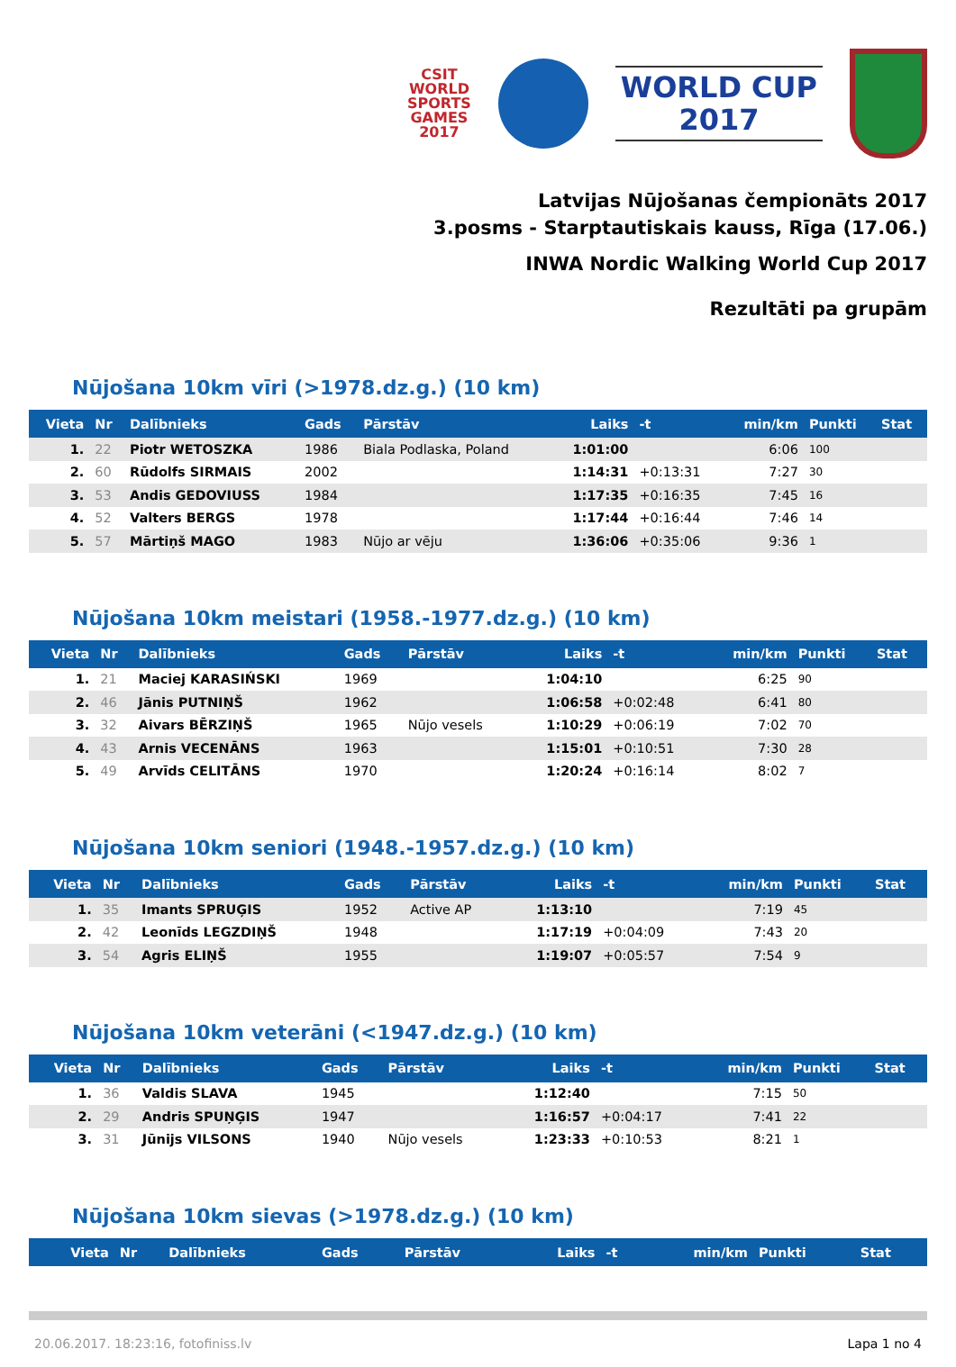CSIT
WORLD
SPORTS
GAMES
2017
WORLD CUP
2017
Latvijas Nūjošanas čempionāts 2017
3.posms - Starptautiskais kauss, Rīga (17.06.)
INWA Nordic Walking World Cup 2017
Rezultāti pa grupām
Nūjošana 10km vīri (>1978.dz.g.) (10 km)
| Vieta | Nr | Dalībnieks | Gads | Pārstāv | Laiks | -t | min/km | Punkti | Stat |
| --- | --- | --- | --- | --- | --- | --- | --- | --- | --- |
| 1. | 22 | Piotr WETOSZKA | 1986 | Biala Podlaska, Poland | 1:01:00 | | 6:06 | 100 | |
| 2. | 60 | Rūdolfs SIRMAIS | 2002 | | 1:14:31 | +0:13:31 | 7:27 | 30 | |
| 3. | 53 | Andis GEDOVIUSS | 1984 | | 1:17:35 | +0:16:35 | 7:45 | 16 | |
| 4. | 52 | Valters BERGS | 1978 | | 1:17:44 | +0:16:44 | 7:46 | 14 | |
| 5. | 57 | Mārtiņš MAGO | 1983 | Nūjo ar vēju | 1:36:06 | +0:35:06 | 9:36 | 1 | |
Nūjošana 10km meistari (1958.-1977.dz.g.) (10 km)
| Vieta | Nr | Dalībnieks | Gads | Pārstāv | Laiks | -t | min/km | Punkti | Stat |
| --- | --- | --- | --- | --- | --- | --- | --- | --- | --- |
| 1. | 21 | Maciej KARASIŃSKI | 1969 | | 1:04:10 | | 6:25 | 90 | |
| 2. | 46 | Jānis PUTNIŅŠ | 1962 | | 1:06:58 | +0:02:48 | 6:41 | 80 | |
| 3. | 32 | Aivars BĒRZIŅŠ | 1965 | Nūjo vesels | 1:10:29 | +0:06:19 | 7:02 | 70 | |
| 4. | 43 | Arnis VECENĀNS | 1963 | | 1:15:01 | +0:10:51 | 7:30 | 28 | |
| 5. | 49 | Arvīds CELITĀNS | 1970 | | 1:20:24 | +0:16:14 | 8:02 | 7 | |
Nūjošana 10km seniori (1948.-1957.dz.g.) (10 km)
| Vieta | Nr | Dalībnieks | Gads | Pārstāv | Laiks | -t | min/km | Punkti | Stat |
| --- | --- | --- | --- | --- | --- | --- | --- | --- | --- |
| 1. | 35 | Imants SPRUĢIS | 1952 | Active AP | 1:13:10 | | 7:19 | 45 | |
| 2. | 42 | Leonīds LEGZDIŅŠ | 1948 | | 1:17:19 | +0:04:09 | 7:43 | 20 | |
| 3. | 54 | Agris ELIŅŠ | 1955 | | 1:19:07 | +0:05:57 | 7:54 | 9 | |
Nūjošana 10km veterāni (<1947.dz.g.) (10 km)
| Vieta | Nr | Dalībnieks | Gads | Pārstāv | Laiks | -t | min/km | Punkti | Stat |
| --- | --- | --- | --- | --- | --- | --- | --- | --- | --- |
| 1. | 36 | Valdis SLAVA | 1945 | | 1:12:40 | | 7:15 | 50 | |
| 2. | 29 | Andris SPUŅĢIS | 1947 | | 1:16:57 | +0:04:17 | 7:41 | 22 | |
| 3. | 31 | Jūnijs VILSONS | 1940 | Nūjo vesels | 1:23:33 | +0:10:53 | 8:21 | 1 | |
Nūjošana 10km sievas (>1978.dz.g.) (10 km)
| Vieta | Nr | Dalībnieks | Gads | Pārstāv | Laiks | -t | min/km | Punkti | Stat |
| --- | --- | --- | --- | --- | --- | --- | --- | --- | --- |
20.06.2017. 18:23:16, fotofiniss.lv Lapa 1 no 4